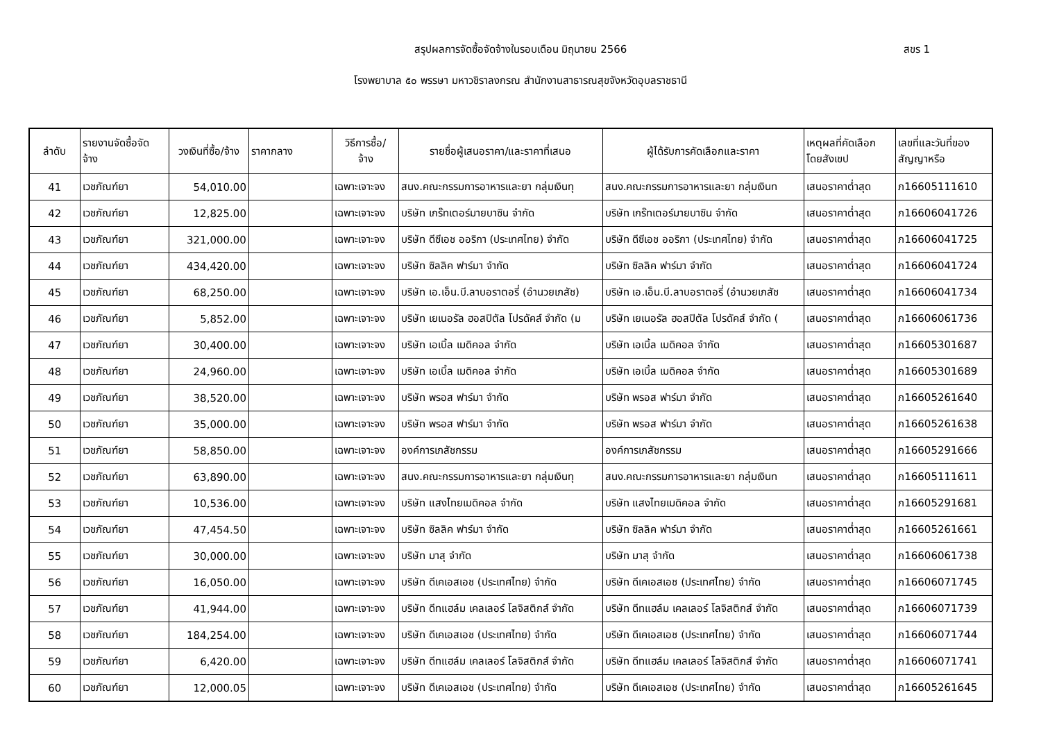สรุปผลการจัดซื้อจัดจ้างในรอบเดือน มิถุนายน 2566 สขร 1
โรงพยาบาล ๕๐ พรรษา มหาวชิราลงกรณ สำนักงานสาธารณสุขจังหวัดอุบลราชธานี
| ลำดับ | รายงานจัดซื้อจัด จ้าง | วงเงินที่ซื้อ/จ้าง | ราคากลาง | วิธีการซื้อ/ จ้าง | รายชื่อผู้เสนอราคา/และราคาที่เสนอ | ผู้ได้รับการคัดเลือกและราคา | เหตุผลที่คัดเลือก โดยสังเขป | เลขที่และวันที่ของ สัญญาหรือ |
| --- | --- | --- | --- | --- | --- | --- | --- | --- |
| 41 | เวชภัณฑ์ยา | 54,010.00 | | เฉพาะเจาะจง | สนง.คณะกรรมการอาหารและยา กลุ่มเงินทุ | สนง.คณะกรรมการอาหารและยา กลุ่มเงินท | เสนอราคาต่ำสุด | ภ16605111610 |
| 42 | เวชภัณฑ์ยา | 12,825.00 | | เฉพาะเจาะจง | บริษัท เกร๊ทเตอร์มายบาซิน จำกัด | บริษัท เกร๊ทเตอร์มายบาซิน จำกัด | เสนอราคาต่ำสุด | ภ16606041726 |
| 43 | เวชภัณฑ์ยา | 321,000.00 | | เฉพาะเจาะจง | บริษัท ดีซีเอช ออริกา (ประเทศไทย) จำกัด | บริษัท ดีซีเอช ออริกา (ประเทศไทย) จำกัด | เสนอราคาต่ำสุด | ภ16606041725 |
| 44 | เวชภัณฑ์ยา | 434,420.00 | | เฉพาะเจาะจง | บริษัท ซิลลิค ฟาร์มา จำกัด | บริษัท ซิลลิค ฟาร์มา จำกัด | เสนอราคาต่ำสุด | ภ16606041724 |
| 45 | เวชภัณฑ์ยา | 68,250.00 | | เฉพาะเจาะจง | บริษัท เอ.เอ็น.บี.ลาบอราตอรี่ (อำนวยเภสัช) | บริษัท เอ.เอ็น.บี.ลาบอราตอรี่ (อำนวยเภสัช | เสนอราคาต่ำสุด | ภ16606041734 |
| 46 | เวชภัณฑ์ยา | 5,852.00 | | เฉพาะเจาะจง | บริษัท เยเนอรัล ฮอสปิตัล โปรดัคส์ จำกัด (ม | บริษัท เยเนอรัล ฮอสปิตัล โปรดัคส์ จำกัด ( | เสนอราคาต่ำสุด | ภ16606061736 |
| 47 | เวชภัณฑ์ยา | 30,400.00 | | เฉพาะเจาะจง | บริษัท เอเบิ้ล เมดิคอล จำกัด | บริษัท เอเบิ้ล เมดิคอล จำกัด | เสนอราคาต่ำสุด | ภ16605301687 |
| 48 | เวชภัณฑ์ยา | 24,960.00 | | เฉพาะเจาะจง | บริษัท เอเบิ้ล เมดิคอล จำกัด | บริษัท เอเบิ้ล เมดิคอล จำกัด | เสนอราคาต่ำสุด | ภ16605301689 |
| 49 | เวชภัณฑ์ยา | 38,520.00 | | เฉพาะเจาะจง | บริษัท พรอส ฟาร์มา จำกัด | บริษัท พรอส ฟาร์มา จำกัด | เสนอราคาต่ำสุด | ภ16605261640 |
| 50 | เวชภัณฑ์ยา | 35,000.00 | | เฉพาะเจาะจง | บริษัท พรอส ฟาร์มา จำกัด | บริษัท พรอส ฟาร์มา จำกัด | เสนอราคาต่ำสุด | ภ16605261638 |
| 51 | เวชภัณฑ์ยา | 58,850.00 | | เฉพาะเจาะจง | องค์การเภสัชกรรม | องค์การเภสัชกรรม | เสนอราคาต่ำสุด | ภ16605291666 |
| 52 | เวชภัณฑ์ยา | 63,890.00 | | เฉพาะเจาะจง | สนง.คณะกรรมการอาหารและยา กลุ่มเงินทุ | สนง.คณะกรรมการอาหารและยา กลุ่มเงินท | เสนอราคาต่ำสุด | ภ16605111611 |
| 53 | เวชภัณฑ์ยา | 10,536.00 | | เฉพาะเจาะจง | บริษัท แสงไทยเมดิคอล จำกัด | บริษัท แสงไทยเมดิคอล จำกัด | เสนอราคาต่ำสุด | ภ16605291681 |
| 54 | เวชภัณฑ์ยา | 47,454.50 | | เฉพาะเจาะจง | บริษัท ซิลลิค ฟาร์มา จำกัด | บริษัท ซิลลิค ฟาร์มา จำกัด | เสนอราคาต่ำสุด | ภ16605261661 |
| 55 | เวชภัณฑ์ยา | 30,000.00 | | เฉพาะเจาะจง | บริษัท มาสุ จำกัด | บริษัท มาสุ จำกัด | เสนอราคาต่ำสุด | ภ16606061738 |
| 56 | เวชภัณฑ์ยา | 16,050.00 | | เฉพาะเจาะจง | บริษัท ดีเคเอสเอช (ประเทศไทย) จำกัด | บริษัท ดีเคเอสเอช (ประเทศไทย) จำกัด | เสนอราคาต่ำสุด | ภ16606071745 |
| 57 | เวชภัณฑ์ยา | 41,944.00 | | เฉพาะเจาะจง | บริษัท ดีทแฮล์ม เคลเลอร์ โลจิสติกส์ จำกัด | บริษัท ดีทแฮล์ม เคลเลอร์ โลจิสติกส์ จำกัด | เสนอราคาต่ำสุด | ภ16606071739 |
| 58 | เวชภัณฑ์ยา | 184,254.00 | | เฉพาะเจาะจง | บริษัท ดีเคเอสเอช (ประเทศไทย) จำกัด | บริษัท ดีเคเอสเอช (ประเทศไทย) จำกัด | เสนอราคาต่ำสุด | ภ16606071744 |
| 59 | เวชภัณฑ์ยา | 6,420.00 | | เฉพาะเจาะจง | บริษัท ดีทแฮล์ม เคลเลอร์ โลจิสติกส์ จำกัด | บริษัท ดีทแฮล์ม เคลเลอร์ โลจิสติกส์ จำกัด | เสนอราคาต่ำสุด | ภ16606071741 |
| 60 | เวชภัณฑ์ยา | 12,000.05 | | เฉพาะเจาะจง | บริษัท ดีเคเอสเอช (ประเทศไทย) จำกัด | บริษัท ดีเคเอสเอช (ประเทศไทย) จำกัด | เสนอราคาต่ำสุด | ภ16605261645 |